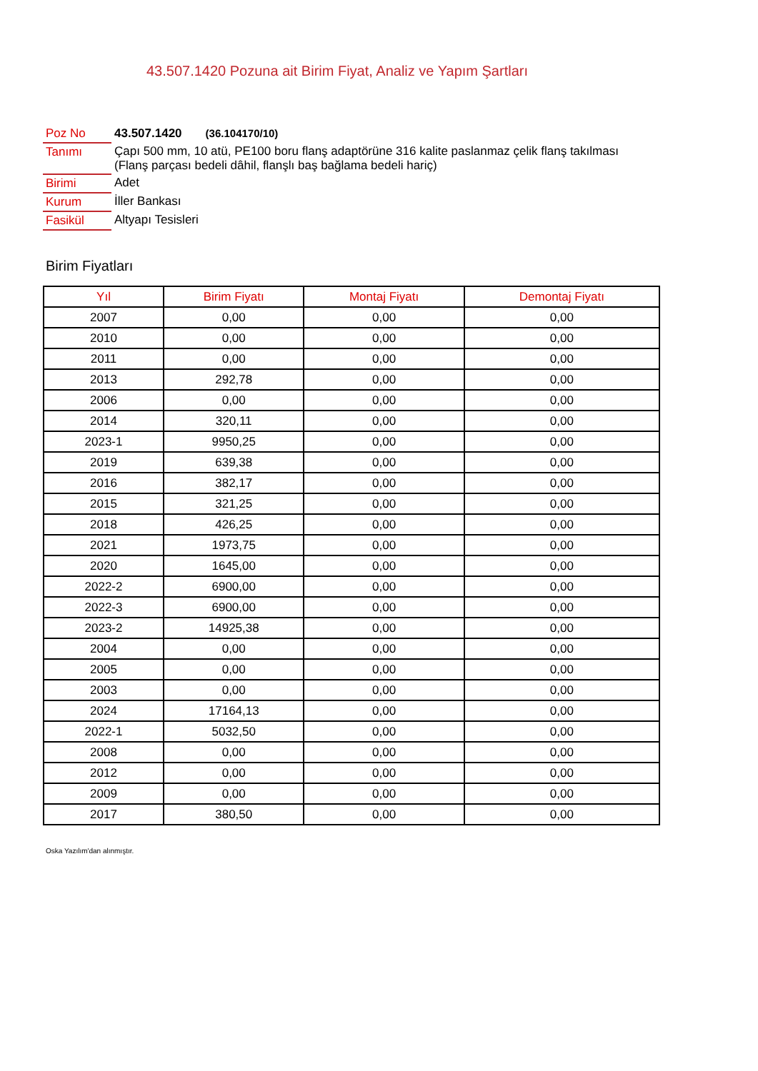43.507.1420 Pozuna ait Birim Fiyat, Analiz ve Yapım Şartları
| Poz No | 43.507.1420 (36.104170/10) |
| Tanımı | Çapı 500 mm, 10 atü, PE100 boru flanş adaptörüne 316 kalite paslanmaz çelik flanş takılması (Flanş parçası bedeli dâhil, flanşlı baş bağlama bedeli hariç) |
| Birimi | Adet |
| Kurum | İller Bankası |
| Fasikül | Altyapı Tesisleri |
Birim Fiyatları
| Yıl | Birim Fiyatı | Montaj Fiyatı | Demontaj Fiyatı |
| --- | --- | --- | --- |
| 2007 | 0,00 | 0,00 | 0,00 |
| 2010 | 0,00 | 0,00 | 0,00 |
| 2011 | 0,00 | 0,00 | 0,00 |
| 2013 | 292,78 | 0,00 | 0,00 |
| 2006 | 0,00 | 0,00 | 0,00 |
| 2014 | 320,11 | 0,00 | 0,00 |
| 2023-1 | 9950,25 | 0,00 | 0,00 |
| 2019 | 639,38 | 0,00 | 0,00 |
| 2016 | 382,17 | 0,00 | 0,00 |
| 2015 | 321,25 | 0,00 | 0,00 |
| 2018 | 426,25 | 0,00 | 0,00 |
| 2021 | 1973,75 | 0,00 | 0,00 |
| 2020 | 1645,00 | 0,00 | 0,00 |
| 2022-2 | 6900,00 | 0,00 | 0,00 |
| 2022-3 | 6900,00 | 0,00 | 0,00 |
| 2023-2 | 14925,38 | 0,00 | 0,00 |
| 2004 | 0,00 | 0,00 | 0,00 |
| 2005 | 0,00 | 0,00 | 0,00 |
| 2003 | 0,00 | 0,00 | 0,00 |
| 2024 | 17164,13 | 0,00 | 0,00 |
| 2022-1 | 5032,50 | 0,00 | 0,00 |
| 2008 | 0,00 | 0,00 | 0,00 |
| 2012 | 0,00 | 0,00 | 0,00 |
| 2009 | 0,00 | 0,00 | 0,00 |
| 2017 | 380,50 | 0,00 | 0,00 |
Oska Yazılım'dan alınmıştır.